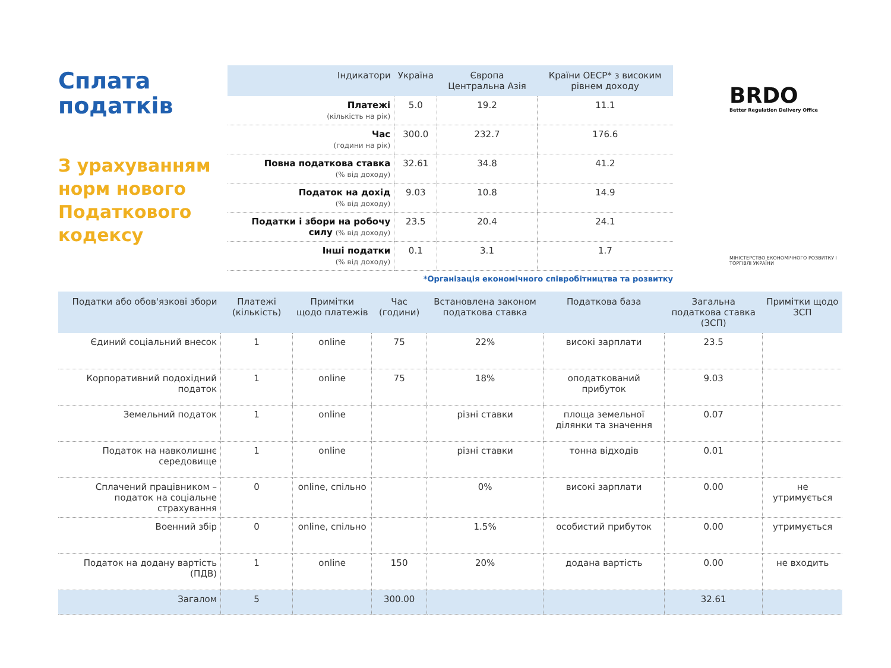Сплата податків
З урахуванням норм нового Податкового кодексу
| Індикатори | Україна | Європа Центральна Азія | Країни ОЕСР* з високим рівнем доходу |
| --- | --- | --- | --- |
| Платежі (кількість на рік) | 5.0 | 19.2 | 11.1 |
| Час (години на рік) | 300.0 | 232.7 | 176.6 |
| Повна податкова ставка (% від доходу) | 32.61 | 34.8 | 41.2 |
| Податок на дохід (% від доходу) | 9.03 | 10.8 | 14.9 |
| Податки і збори на робочу силу (% від доходу) | 23.5 | 20.4 | 24.1 |
| Інші податки (% від доходу) | 0.1 | 3.1 | 1.7 |
*Організація економічного співробітництва та розвитку
BRDO
Better Regulation Delivery Office
МІНІСТЕРСТВО ЕКОНОМІЧНОГО РОЗВИТКУ І ТОРГІВЛІ УКРАЇНИ
| Податки або обов'язкові збори | Платежі (кількість) | Примітки щодо платежів | Час (години) | Встановлена законом податкова ставка | Податкова база | Загальна податкова ставка (ЗСП) | Примітки щодо ЗСП |
| --- | --- | --- | --- | --- | --- | --- | --- |
| Єдиний соціальний внесок | 1 | online | 75 | 22% | високі зарплати | 23.5 | |
| Корпоративний подохідний податок | 1 | online | 75 | 18% | оподаткований прибуток | 9.03 | |
| Земельний податок | 1 | online | | різні ставки | площа земельної ділянки та значення | 0.07 | |
| Податок на навколишнє середовище | 1 | online | | різні ставки | тонна відходів | 0.01 | |
| Сплачений працівником – податок на соціальне страхування | 0 | online, спільно | | 0% | високі зарплати | 0.00 | не утримується |
| Военний збір | 0 | online, спільно | | 1.5% | особистий прибуток | 0.00 | утримується |
| Податок на додану вартість (ПДВ) | 1 | online | 150 | 20% | додана вартість | 0.00 | не входить |
| Загалом | 5 | | 300.00 | | | 32.61 | |